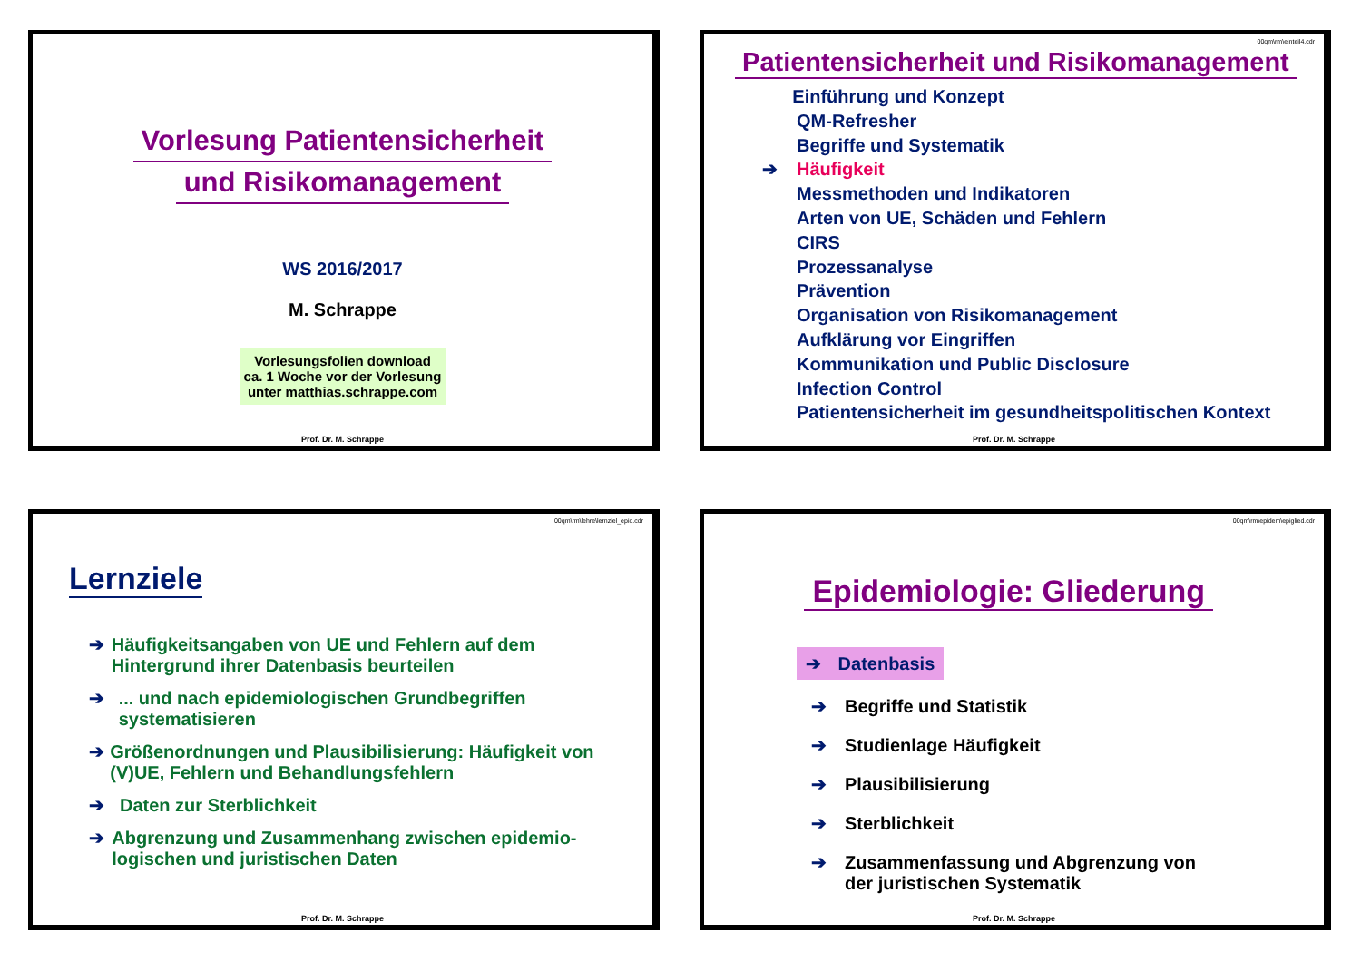Vorlesung Patientensicherheit
und Risikomanagement
WS 2016/2017
M. Schrappe
Vorlesungsfolien download
ca. 1 Woche vor der Vorlesung
unter matthias.schrappe.com
Prof. Dr. M. Schrappe
00qm\rm\einteil4.cdr
Patientensicherheit und Risikomanagement
Einführung und Konzept
QM-Refresher
Begriffe und Systematik
➔ Häufigkeit
Messmethoden und Indikatoren
Arten von UE, Schäden und Fehlern
CIRS
Prozessanalyse
Prävention
Organisation von Risikomanagement
Aufklärung vor Eingriffen
Kommunikation und Public Disclosure
Infection Control
Patientensicherheit im gesundheitspolitischen Kontext
Prof. Dr. M. Schrappe
00qm\rm\lehre\lernziel_epid.cdr
Lernziele
➔ Häufigkeitsangaben von UE und Fehlern auf dem Hintergrund ihrer Datenbasis beurteilen
➔... und nach epidemiologischen Grundbegriffen systematisieren
➔ Größenordnungen und Plausibilisierung: Häufigkeit von (V)UE, Fehlern und Behandlungsfehlern
➔ Daten zur Sterblichkeit
➔ Abgrenzung und Zusammenhang zwischen epidemio-logischen und juristischen Daten
Prof. Dr. M. Schrappe
00qm\rm\epidem\epiglied.cdr
Epidemiologie: Gliederung
➔ Datenbasis
➔ Begriffe und Statistik
➔ Studienlage Häufigkeit
➔ Plausibilisierung
➔ Sterblichkeit
➔ Zusammenfassung und Abgrenzung von
der juristischen Systematik
Prof. Dr. M. Schrappe